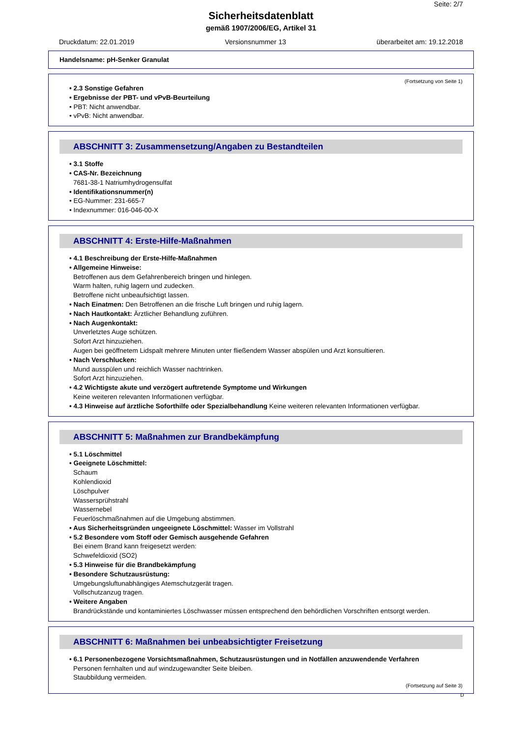Seite: 2/7
Sicherheitsdatenblatt
gemäß 1907/2006/EG, Artikel 31
Druckdatum: 22.01.2019 Versionsnummer 13 überarbeitet am: 19.12.2018
Handelsname: pH-Senker Granulat
(Fortsetzung von Seite 1)
• 2.3 Sonstige Gefahren
• Ergebnisse der PBT- und vPvB-Beurteilung
• PBT: Nicht anwendbar.
• vPvB: Nicht anwendbar.
ABSCHNITT 3: Zusammensetzung/Angaben zu Bestandteilen
• 3.1 Stoffe
• CAS-Nr. Bezeichnung
7681-38-1 Natriumhydrogensulfat
• Identifikationsnummer(n)
• EG-Nummer: 231-665-7
• Indexnummer: 016-046-00-X
ABSCHNITT 4: Erste-Hilfe-Maßnahmen
• 4.1 Beschreibung der Erste-Hilfe-Maßnahmen
• Allgemeine Hinweise:
Betroffenen aus dem Gefahrenbereich bringen und hinlegen.
Warm halten, ruhig lagern und zudecken.
Betroffene nicht unbeaufsichtigt lassen.
• Nach Einatmen: Den Betroffenen an die frische Luft bringen und ruhig lagern.
• Nach Hautkontakt: Ärztlicher Behandlung zuführen.
• Nach Augenkontakt:
Unverletztes Auge schützen.
Sofort Arzt hinzuziehen.
Augen bei geöffnetem Lidspalt mehrere Minuten unter fließendem Wasser abspülen und Arzt konsultieren.
• Nach Verschlucken:
Mund ausspülen und reichlich Wasser nachtrinken.
Sofort Arzt hinzuziehen.
• 4.2 Wichtigste akute und verzögert auftretende Symptome und Wirkungen
Keine weiteren relevanten Informationen verfügbar.
• 4.3 Hinweise auf ärztliche Soforthilfe oder Spezialbehandlung Keine weiteren relevanten Informationen verfügbar.
ABSCHNITT 5: Maßnahmen zur Brandbekämpfung
• 5.1 Löschmittel
• Geeignete Löschmittel:
Schaum
Kohlendioxid
Löschpulver
Wassersprühstrahl
Wassernebel
Feuerlöschmaßnahmen auf die Umgebung abstimmen.
• Aus Sicherheitsgründen ungeeignete Löschmittel: Wasser im Vollstrahl
• 5.2 Besondere vom Stoff oder Gemisch ausgehende Gefahren
Bei einem Brand kann freigesetzt werden:
Schwefeldioxid (SO2)
• 5.3 Hinweise für die Brandbekämpfung
• Besondere Schutzausrüstung:
Umgebungsluftunabhängiges Atemschutzgerät tragen.
Vollschutzanzug tragen.
• Weitere Angaben
Brandrückstände und kontaminiertes Löschwasser müssen entsprechend den behördlichen Vorschriften entsorgt werden.
ABSCHNITT 6: Maßnahmen bei unbeabsichtigter Freisetzung
• 6.1 Personenbezogene Vorsichtsmaßnahmen, Schutzausrüstungen und in Notfällen anzuwendende Verfahren
Personen fernhalten und auf windzugewandter Seite bleiben.
Staubbildung vermeiden.
(Fortsetzung auf Seite 3)
D